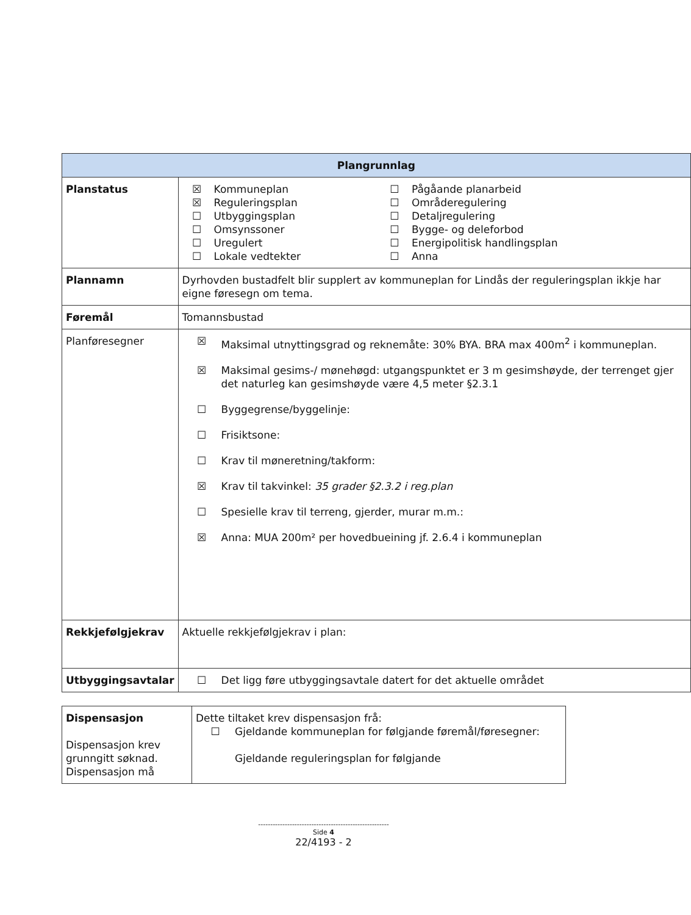| Plangrunnlag | |
| --- | --- |
| Planstatus | / ☒ / Kommuneplan / ☐ / Pågåande planarbeid / / ☒ / Reguleringsplan / ☐ / Områderegulering / / ☐ / Utbyggingsplan / ☐ / Detaljregulering / / ☐ / Omsynssoner / ☐ / Bygge- og deleforbod / / ☐ / Uregulert / ☐ / Energipolitisk handlingsplan / / ☐ / Lokale vedtekter / ☐ / Anna / |
| Plannamn | Dyrhovden bustadfelt blir supplert av kommuneplan for Lindås der reguleringsplan ikkje har eigne føresegn om tema. |
| Føremål | Tomannsbustad |
| Planføresegner | ☒ Maksimal utnyttingsgrad og reknemåte: 30% BYA. BRA max 400m<sup>2</sup> i kommuneplan. ☒ Maksimal gesims-/ mønehøgd: utgangspunktet er 3 m gesimshøyde, der terrenget gjer det naturleg kan gesimshøyde være 4,5 meter §2.3.1 ☐ Byggegrense/byggelinje: ☐ Frisiktsone: ☐ Krav til møneretning/takform: ☒ Krav til takvinkel: 35 grader §2.3.2 i reg.plan ☐ Spesielle krav til terreng, gjerder, murar m.m.: ☒ Anna: MUA 200m² per hovedbueining jf. 2.6.4 i kommuneplan |
| Rekkjefølgjekrav | Aktuelle rekkjefølgjekrav i plan: |
| Utbyggingsavtalar | ☐ Det ligg føre utbyggingsavtale datert for det aktuelle området |
| Dispensasjon Dispensasjon krev grunngitt søknad. Dispensasjon må | Dette tiltaket krev dispensasjon frå: ☐ Gjeldande kommuneplan for følgjande føremål/føresegner: Gjeldande reguleringsplan for følgjande |
------------------------------------------------------
Side 4
22/4193 - 2